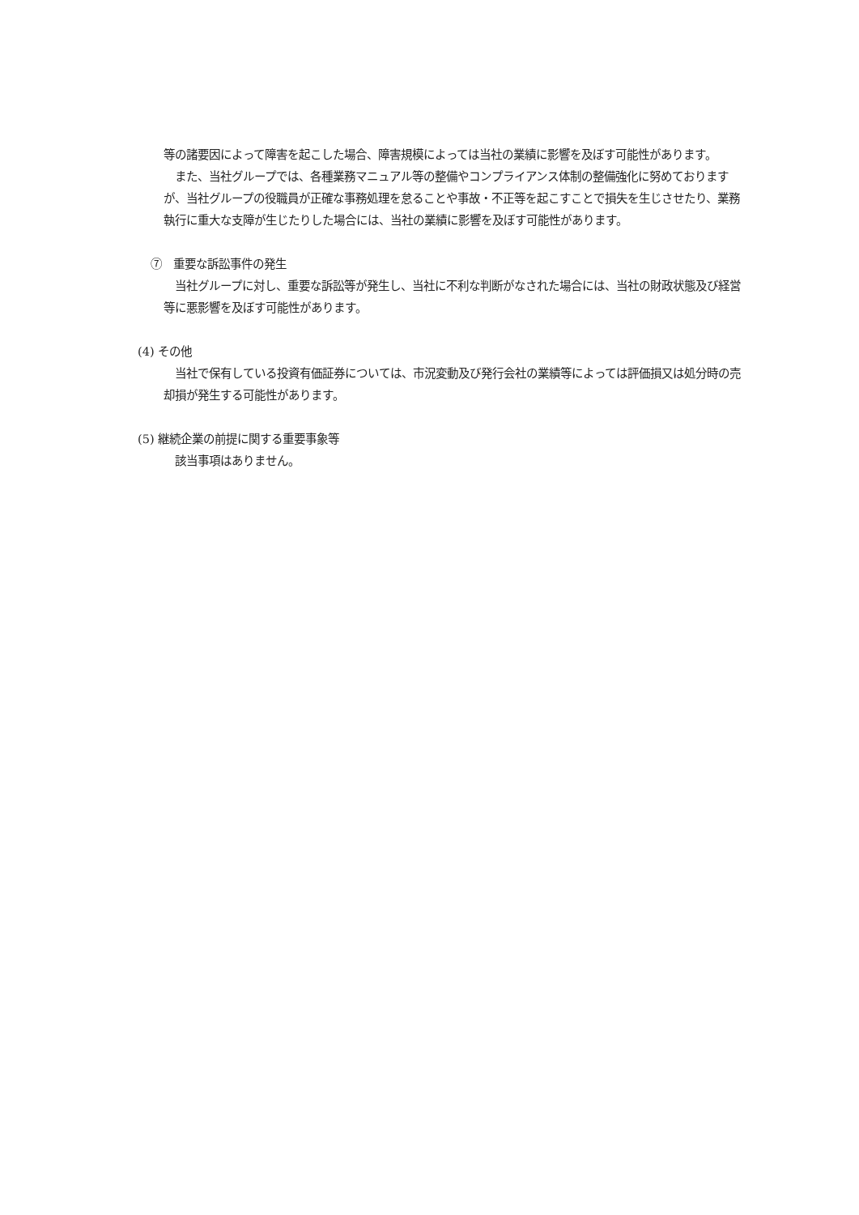等の諸要因によって障害を起こした場合、障害規模によっては当社の業績に影響を及ぼす可能性があります。
　また、当社グループでは、各種業務マニュアル等の整備やコンプライアンス体制の整備強化に努めておりますが、当社グループの役職員が正確な事務処理を怠ることや事故・不正等を起こすことで損失を生じさせたり、業務執行に重大な支障が生じたりした場合には、当社の業績に影響を及ぼす可能性があります。
⑦　重要な訴訟事件の発生
　当社グループに対し、重要な訴訟等が発生し、当社に不利な判断がなされた場合には、当社の財政状態及び経営等に悪影響を及ぼす可能性があります。
(4) その他
　当社で保有している投資有価証券については、市況変動及び発行会社の業績等によっては評価損又は処分時の売却損が発生する可能性があります。
(5) 継続企業の前提に関する重要事象等
　該当事項はありません。